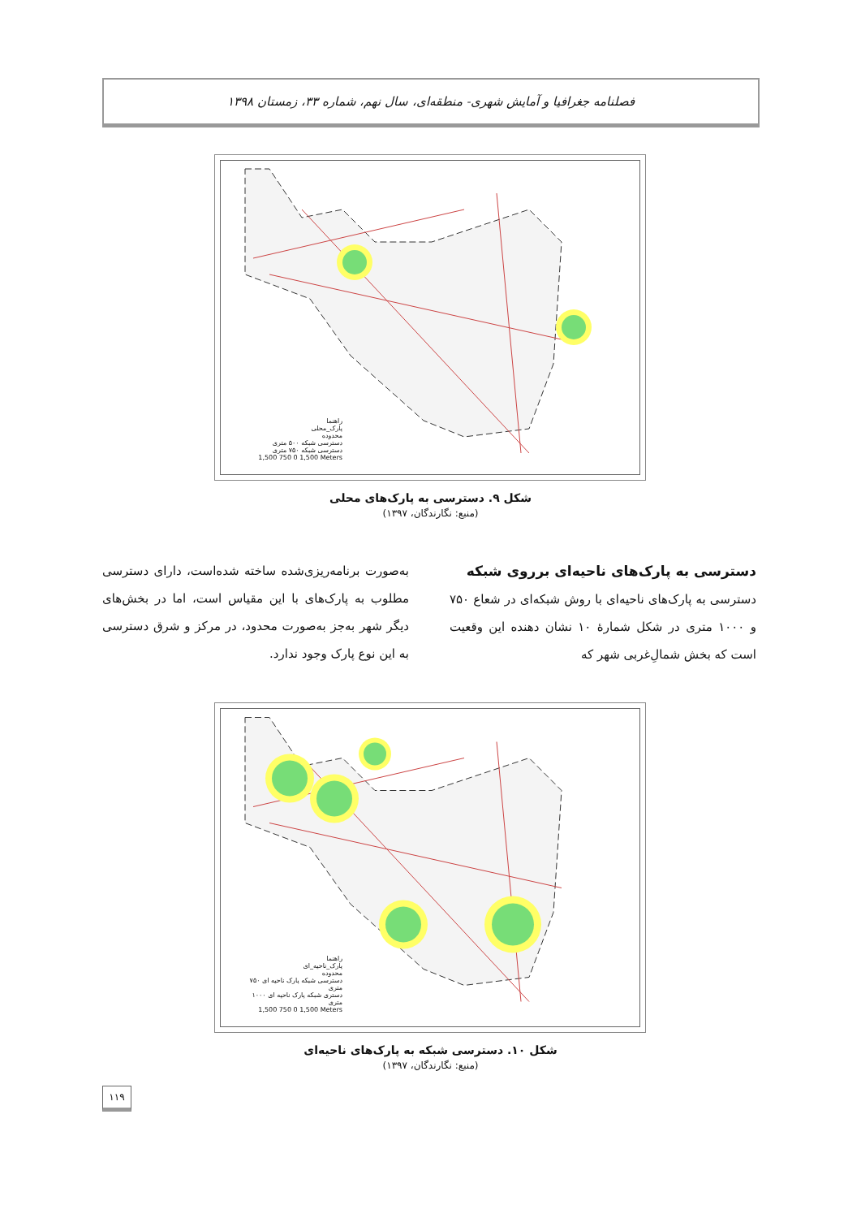فصلنامه جغرافیا و آمایش شهری- منطقه‌ای، سال نهم، شماره ۳۳، زمستان ۱۳۹۸
راهنما
پارک_محلی
محدوده
دسترسی شبکه ۵۰۰ متری
دسترسی شبکه ۷۵۰ متری
1,500 750 0 1,500 Meters
شکل ۹. دسترسی به پارک‌های محلی
(منبع: نگارندگان، ۱۳۹۷)
دسترسی به پارک‌های ناحیه‌ای برروی شبکه
دسترسی به پارک‌های ناحیه‌ای با روش شبکه‌ای در شعاع ۷۵۰ و ۱۰۰۰ متری در شکل شمارهٔ ۱۰ نشان دهنده این وقعیت است که بخش شمالِ‌غربی شهر که
به‌صورت برنامه‌ریزی‌شده ساخته شده‌است، دارای دسترسی مطلوب به پارک‌های با این مقیاس است، اما در بخش‌های دیگر شهر به‌جز به‌صورت محدود، در مرکز و شرق دسترسی به این نوع پارک وجود ندارد.
راهنما
پارک_ناحیه_ای
محدوده
دسترسی شبکه پارک ناحیه ای ۷۵۰ متری
دستری شبکه پارک ناحیه ای ۱۰۰۰ متری
1,500 750 0 1,500 Meters
شکل ۱۰. دسترسی شبکه به پارک‌های ناحیه‌ای
(منبع: نگارندگان، ۱۳۹۷)
۱۱۹